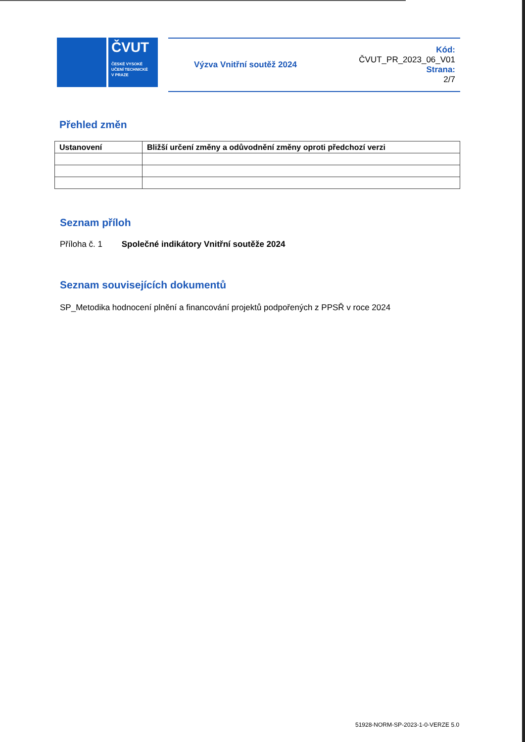ČVUT
ČESKÉ VYSOKÉ
UČENÍ TECHNICKÉ
V PRAZE
Výzva Vnitřní soutěž 2024
Kód:
ČVUT_PR_2023_06_V01
Strana:
2/7
Přehled změn
| Ustanovení | Bližší určení změny a odůvodnění změny oproti předchozí verzi |
| --- | --- |
Seznam příloh
Příloha č. 1 Společné indikátory Vnitřní soutěže 2024
Seznam souvisejících dokumentů
SP_Metodika hodnocení plnění a financování projektů podpořených z PPSŘ v roce 2024
51928-NORM-SP-2023-1-0-VERZE 5.0